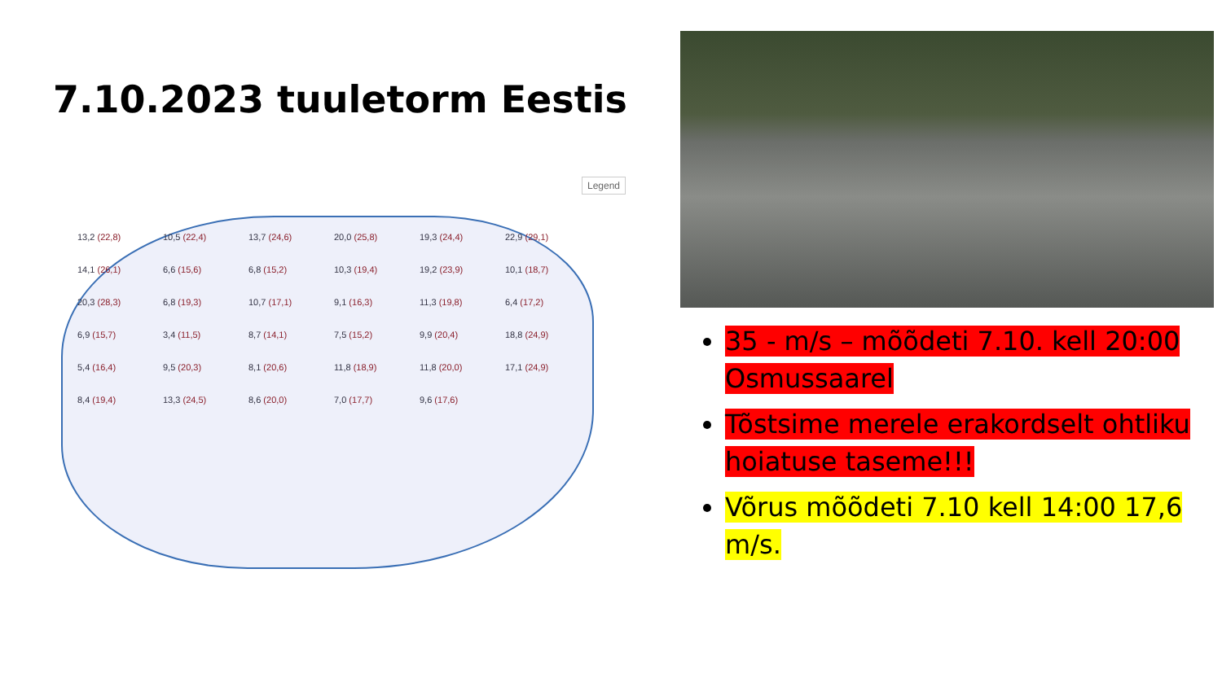7.10.2023 tuuletorm Eestis
Legend
13,2 (22,8)
10,5 (22,4)
13,7 (24,6)
20,0 (25,8)
19,3 (24,4)
22,9 (29,1)
14,1 (26,1)
6,6 (15,6)
6,8 (15,2)
10,3 (19,4)
19,2 (23,9)
10,1 (18,7)
20,3 (28,3)
6,8 (19,3)
10,7 (17,1)
9,1 (16,3)
11,3 (19,8)
6,4 (17,2)
6,9 (15,7)
3,4 (11,5)
8,7 (14,1)
7,5 (15,2)
9,9 (20,4)
18,8 (24,9)
5,4 (16,4)
9,5 (20,3)
8,1 (20,6)
11,8 (18,9)
11,8 (20,0)
17,1 (24,9)
8,4 (19,4)
13,3 (24,5)
8,6 (20,0)
7,0 (17,7)
9,6 (17,6)
35 - m/s – mõõdeti 7.10. kell 20:00 Osmussaarel
Tõstsime merele erakordselt ohtliku hoiatuse taseme!!!
Võrus mõõdeti 7.10 kell 14:00 17,6 m/s.